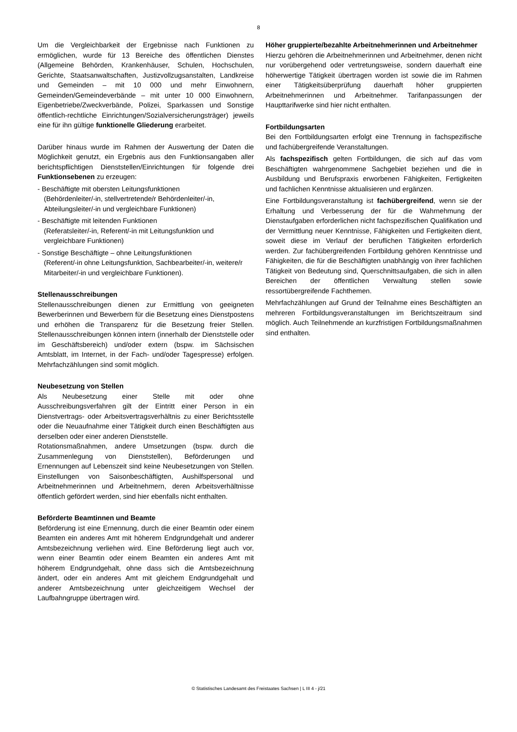8
Um die Vergleichbarkeit der Ergebnisse nach Funktionen zu ermöglichen, wurde für 13 Bereiche des öffentlichen Dienstes (Allgemeine Behörden, Krankenhäuser, Schulen, Hochschulen, Gerichte, Staatsanwaltschaften, Justizvollzugsanstalten, Landkreise und Gemeinden – mit 10 000 und mehr Einwohnern, Gemeinden/Gemeindeverbände – mit unter 10 000 Einwohnern, Eigenbetriebe/Zweckverbände, Polizei, Sparkassen und Sonstige öffentlich-rechtliche Einrichtungen/Sozialversicherungsträger) jeweils eine für ihn gültige funktionelle Gliederung erarbeitet.
Darüber hinaus wurde im Rahmen der Auswertung der Daten die Möglichkeit genutzt, ein Ergebnis aus den Funktionsangaben aller berichtspflichtigen Dienststellen/Einrichtungen für folgende drei Funktionsebenen zu erzeugen:
- Beschäftigte mit obersten Leitungsfunktionen
(Behördenleiter/-in, stellvertretende/r Behördenleiter/-in, Abteilungsleiter/-in und vergleichbare Funktionen)
- Beschäftigte mit leitenden Funktionen
(Referatsleiter/-in, Referent/-in mit Leitungsfunktion und vergleichbare Funktionen)
- Sonstige Beschäftigte – ohne Leitungsfunktionen
(Referent/-in ohne Leitungsfunktion, Sachbearbeiter/-in, weitere/r Mitarbeiter/-in und vergleichbare Funktionen).
Stellenausschreibungen
Stellenausschreibungen dienen zur Ermittlung von geeigneten Bewerberinnen und Bewerbern für die Besetzung eines Dienstpostens und erhöhen die Transparenz für die Besetzung freier Stellen. Stellenausschreibungen können intern (innerhalb der Dienststelle oder im Geschäftsbereich) und/oder extern (bspw. im Sächsischen Amtsblatt, im Internet, in der Fach- und/oder Tagespresse) erfolgen. Mehrfachzählungen sind somit möglich.
Neubesetzung von Stellen
Als Neubesetzung einer Stelle mit oder ohne Ausschreibungsverfahren gilt der Eintritt einer Person in ein Dienstvertrags- oder Arbeitsvertragsverhältnis zu einer Berichtsstelle oder die Neuaufnahme einer Tätigkeit durch einen Beschäftigten aus derselben oder einer anderen Dienststelle.
Rotationsmaßnahmen, andere Umsetzungen (bspw. durch die Zusammenlegung von Dienststellen), Beförderungen und Ernennungen auf Lebenszeit sind keine Neubesetzungen von Stellen. Einstellungen von Saisonbeschäftigten, Aushilfspersonal und Arbeitnehmerinnen und Arbeitnehmern, deren Arbeitsverhältnisse öffentlich gefördert werden, sind hier ebenfalls nicht enthalten.
Beförderte Beamtinnen und Beamte
Beförderung ist eine Ernennung, durch die einer Beamtin oder einem Beamten ein anderes Amt mit höherem Endgrundgehalt und anderer Amtsbezeichnung verliehen wird. Eine Beförderung liegt auch vor, wenn einer Beamtin oder einem Beamten ein anderes Amt mit höherem Endgrundgehalt, ohne dass sich die Amtsbezeichnung ändert, oder ein anderes Amt mit gleichem Endgrundgehalt und anderer Amtsbezeichnung unter gleichzeitigem Wechsel der Laufbahngruppe übertragen wird.
Höher gruppierte/bezahlte Arbeitnehmerinnen und Arbeitnehmer
Hierzu gehören die Arbeitnehmerinnen und Arbeitnehmer, denen nicht nur vorübergehend oder vertretungsweise, sondern dauerhaft eine höherwertige Tätigkeit übertragen worden ist sowie die im Rahmen einer Tätigkeitsüberprüfung dauerhaft höher gruppierten Arbeitnehmerinnen und Arbeitnehmer. Tarifanpassungen der Haupttarifwerke sind hier nicht enthalten.
Fortbildungsarten
Bei den Fortbildungsarten erfolgt eine Trennung in fachspezifische und fachübergreifende Veranstaltungen.
Als fachspezifisch gelten Fortbildungen, die sich auf das vom Beschäftigten wahrgenommene Sachgebiet beziehen und die in Ausbildung und Berufspraxis erworbenen Fähigkeiten, Fertigkeiten und fachlichen Kenntnisse aktualisieren und ergänzen.
Eine Fortbildungsveranstaltung ist fachübergreifend, wenn sie der Erhaltung und Verbesserung der für die Wahrnehmung der Dienstaufgaben erforderlichen nicht fachspezifischen Qualifikation und der Vermittlung neuer Kenntnisse, Fähigkeiten und Fertigkeiten dient, soweit diese im Verlauf der beruflichen Tätigkeiten erforderlich werden. Zur fachübergreifenden Fortbildung gehören Kenntnisse und Fähigkeiten, die für die Beschäftigten unabhängig von ihrer fachlichen Tätigkeit von Bedeutung sind, Querschnittsaufgaben, die sich in allen Bereichen der öffentlichen Verwaltung stellen sowie ressortübergreifende Fachthemen.
Mehrfachzählungen auf Grund der Teilnahme eines Beschäftigten an mehreren Fortbildungsveranstaltungen im Berichtszeitraum sind möglich. Auch Teilnehmende an kurzfristigen Fortbildungsmaßnahmen sind enthalten.
© Statistisches Landesamt des Freistaates Sachsen | L III 4 - j/21